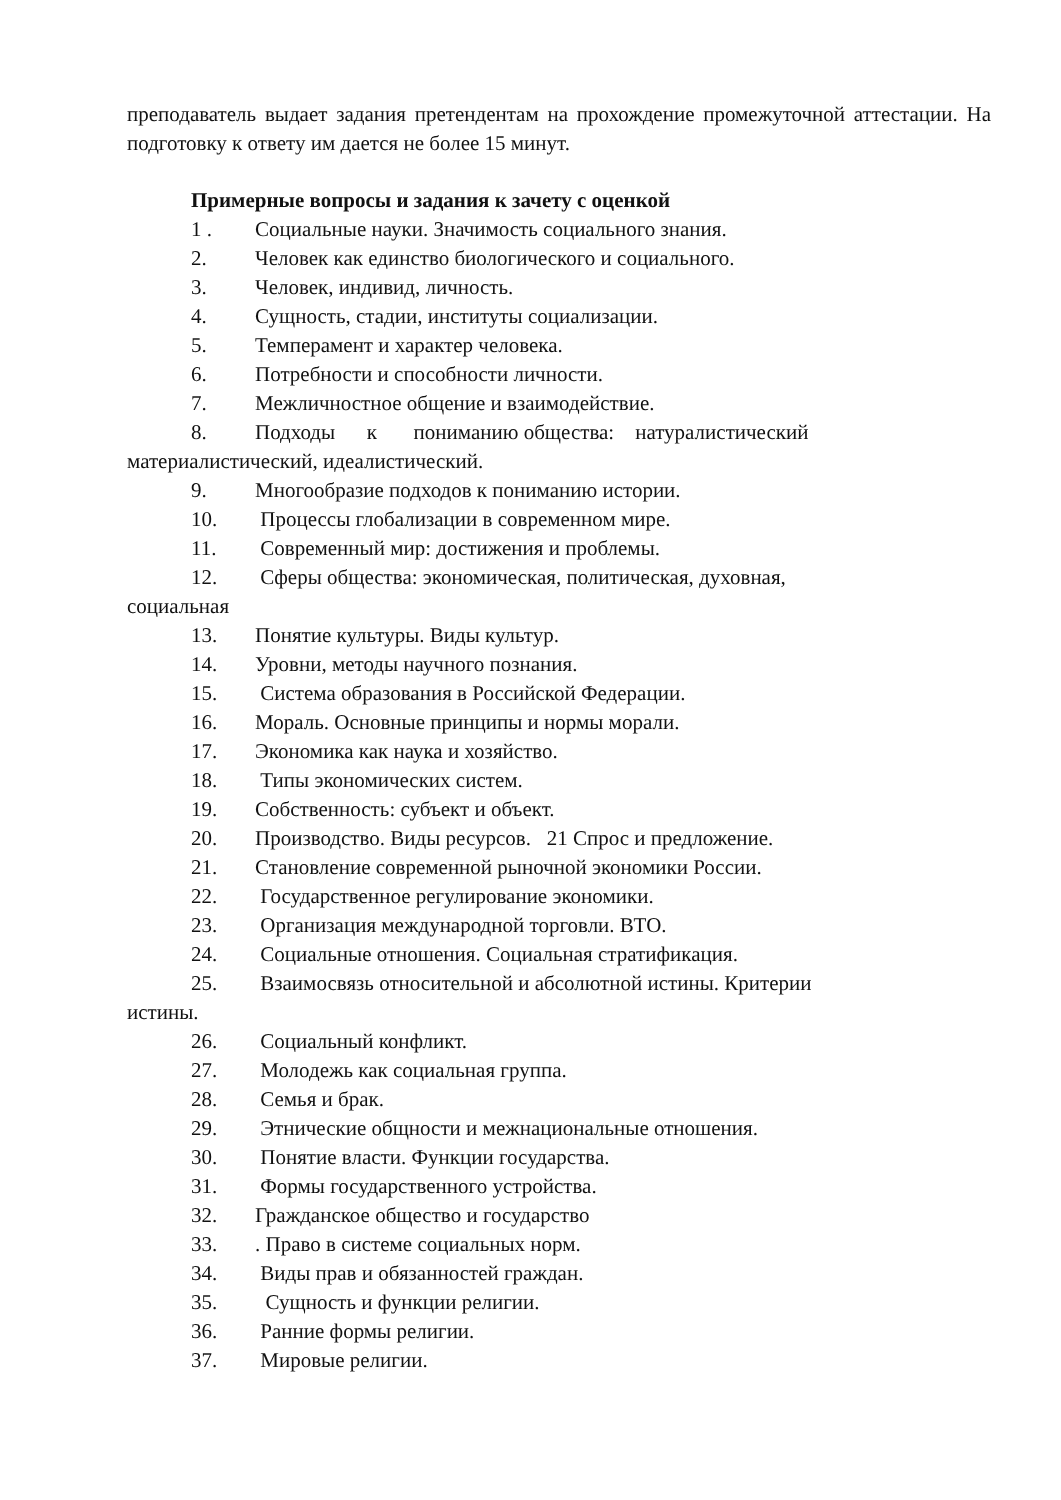преподаватель выдает задания претендентам на прохождение промежуточной аттестации. На подготовку к ответу им дается не более 15 минут.
Примерные вопросы и задания к зачету с оценкой
1 . Социальные науки. Значимость социального знания.
2. Человек как единство биологического и социального.
3. Человек, индивид, личность.
4. Сущность, стадии, институты социализации.
5. Темперамент и характер человека.
6. Потребности и способности личности.
7. Межличностное общение и взаимодействие.
8. Подходы к пониманию общества: натуралистический
материалистический, идеалистический.
9. Многообразие подходов к пониманию истории.
10. Процессы глобализации в современном мире.
11. Современный мир: достижения и проблемы.
12. Сферы общества: экономическая, политическая, духовная,
социальная
13. Понятие культуры. Виды культур.
14. Уровни, методы научного познания.
15. Система образования в Российской Федерации.
16. Мораль. Основные принципы и нормы морали.
17. Экономика как наука и хозяйство.
18. Типы экономических систем.
19. Собственность: субъект и объект.
20. Производство. Виды ресурсов. 21 Спрос и предложение.
21. Становление современной рыночной экономики России.
22. Государственное регулирование экономики.
23. Организация международной торговли. ВТО.
24. Социальные отношения. Социальная стратификация.
25. Взаимосвязь относительной и абсолютной истины. Критерии
истины.
26. Социальный конфликт.
27. Молодежь как социальная группа.
28. Семья и брак.
29. Этнические общности и межнациональные отношения.
30. Понятие власти. Функции государства.
31. Формы государственного устройства.
32. Гражданское общество и государство
33.. Право в системе социальных норм.
34. Виды прав и обязанностей граждан.
35. Сущность и функции религии.
36. Ранние формы религии.
37. Мировые религии.